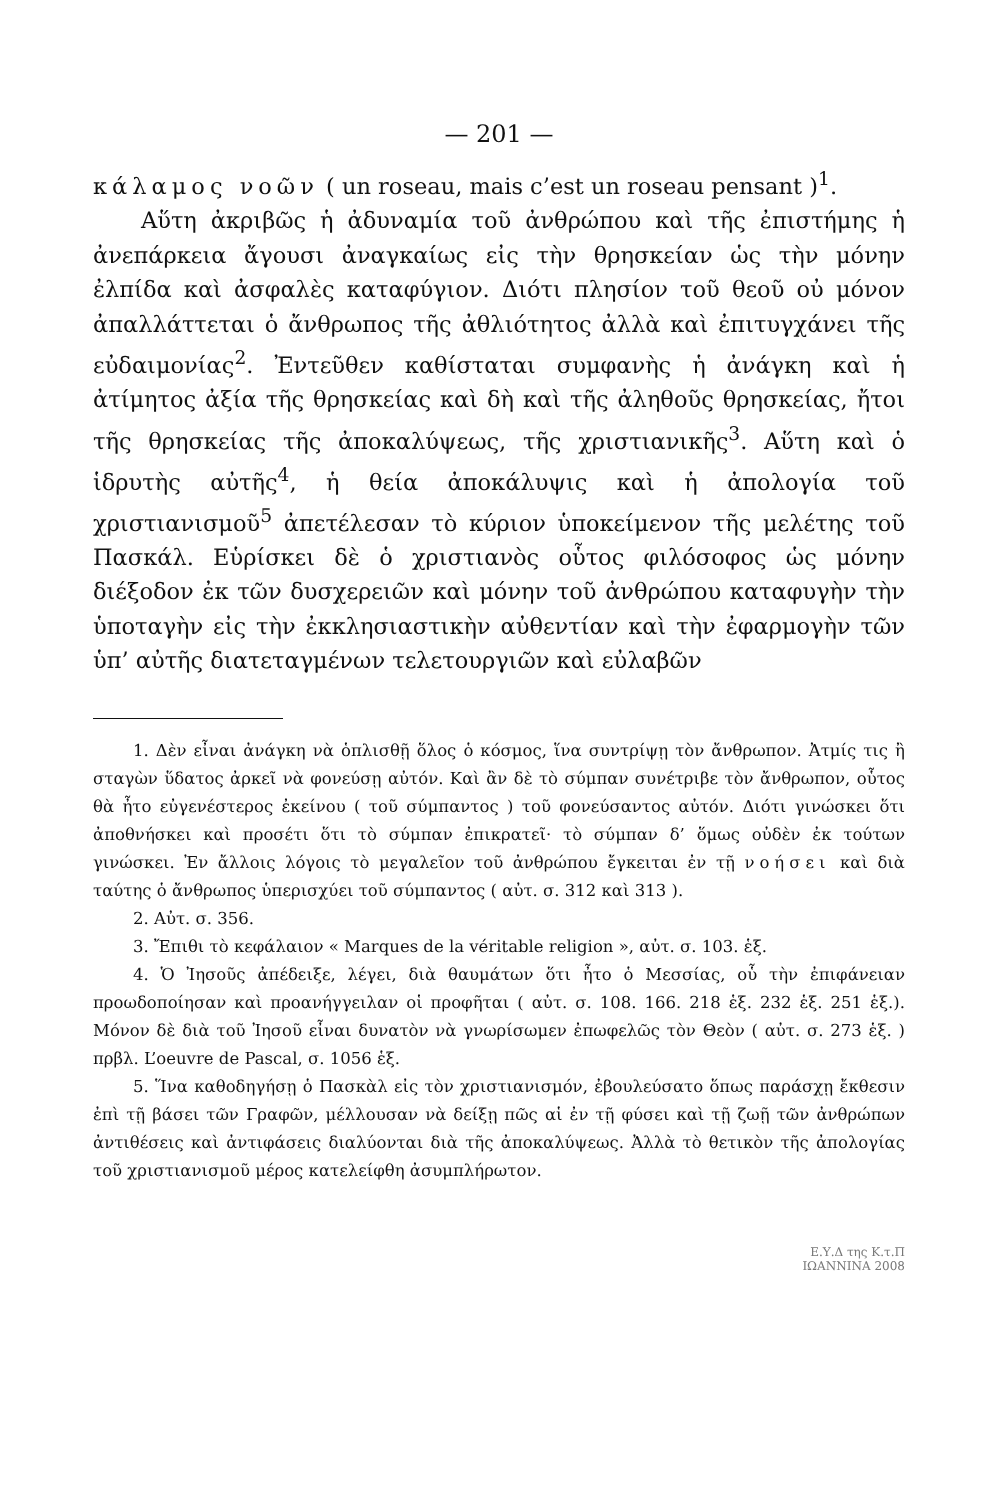— 201 —
κάλαμος νοῶν ( un roseau, mais c’est un roseau pensant )<sup>1</sup>.
Αὕτη ἀκριβῶς ἡ ἀδυναμία τοῦ ἀνθρώπου καὶ τῆς ἐπιστήμης ἡ ἀνεπάρκεια ἄγουσι ἀναγκαίως εἰς τὴν θρησκείαν ὡς τὴν μόνην ἐλπίδα καὶ ἀσφαλὲς καταφύγιον. Διότι πλησίον τοῦ θεοῦ οὐ μόνον ἀπαλλάττεται ὁ ἄνθρωπος τῆς ἀθλιότητος ἀλλὰ καὶ ἐπιτυγχάνει τῆς εὐδαιμονίας<sup>2</sup>. Ἐντεῦθεν καθίσταται συμφανὴς ἡ ἀνάγκη καὶ ἡ ἀτίμητος ἀξία τῆς θρησκείας καὶ δὴ καὶ τῆς ἀληθοῦς θρησκείας, ἤτοι τῆς θρησκείας τῆς ἀποκαλύψεως, τῆς χριστιανικῆς<sup>3</sup>. Αὕτη καὶ ὁ ἱδρυτὴς αὐτῆς<sup>4</sup>, ἡ θεία ἀποκάλυψις καὶ ἡ ἀπολογία τοῦ χριστιανισμοῦ<sup>5</sup> ἀπετέλεσαν τὸ κύριον ὑποκείμενον τῆς μελέτης τοῦ Πασκάλ. Εὑρίσκει δὲ ὁ χριστιανὸς οὗτος φιλόσοφος ὡς μόνην διέξοδον ἐκ τῶν δυσχερειῶν καὶ μόνην τοῦ ἀνθρώπου καταφυγὴν τὴν ὑποταγὴν εἰς τὴν ἐκκλησιαστικὴν αὐθεντίαν καὶ τὴν ἐφαρμογὴν τῶν ὑπ’ αὐτῆς διατεταγμένων τελετουργιῶν καὶ εὐλαβῶν
1. Δὲν εἶναι ἀνάγκη νὰ ὁπλισθῇ ὅλος ὁ κόσμος, ἵνα συντρίψῃ τὸν ἄνθρωπον. Ἀτμίς τις ἢ σταγὼν ὕδατος ἀρκεῖ νὰ φονεύσῃ αὐτόν. Καὶ ἂν δὲ τὸ σύμπαν συνέτριβε τὸν ἄνθρωπον, οὗτος θὰ ἦτο εὐγενέστερος ἐκείνου ( τοῦ σύμπαντος ) τοῦ φονεύσαντος αὐτόν. Διότι γινώσκει ὅτι ἀποθνήσκει καὶ προσέτι ὅτι τὸ σύμπαν ἐπικρατεῖ· τὸ σύμπαν δ’ ὅμως οὐδὲν ἐκ τούτων γινώσκει. Ἐν ἄλλοις λόγοις τὸ μεγαλεῖον τοῦ ἀνθρώπου ἔγκειται ἐν τῇ νοήσει καὶ διὰ ταύτης ὁ ἄνθρωπος ὑπερισχύει τοῦ σύμπαντος ( αὐτ. σ. 312 καὶ 313 ).
2. Αὐτ. σ. 356.
3. Ἔπιθι τὸ κεφάλαιον « Marques de la véritable religion », αὐτ. σ. 103. ἑξ.
4. Ὁ Ἰησοῦς ἀπέδειξε, λέγει, διὰ θαυμάτων ὅτι ἦτο ὁ Μεσσίας, οὗ τὴν ἐπιφάνειαν προωδοποίησαν καὶ προανήγγειλαν οἱ προφῆται ( αὐτ. σ. 108. 166. 218 ἑξ. 232 ἑξ. 251 ἑξ.). Μόνον δὲ διὰ τοῦ Ἰησοῦ εἶναι δυνατὸν νὰ γνωρίσωμεν ἐπωφελῶς τὸν Θεὸν ( αὐτ. σ. 273 ἑξ. ) πρβλ. L’oeuvre de Pascal, σ. 1056 ἑξ.
5. Ἵνα καθοδηγήσῃ ὁ Πασκὰλ εἰς τὸν χριστιανισμόν, ἐβουλεύσατο ὅπως παράσχῃ ἔκθεσιν ἐπὶ τῇ βάσει τῶν Γραφῶν, μέλλουσαν νὰ δείξῃ πῶς αἱ ἐν τῇ φύσει καὶ τῇ ζωῇ τῶν ἀνθρώπων ἀντιθέσεις καὶ ἀντιφάσεις διαλύονται διὰ τῆς ἀποκαλύψεως. Ἀλλὰ τὸ θετικὸν τῆς ἀπολογίας τοῦ χριστιανισμοῦ μέρος κατελείφθη ἀσυμπλήρωτον.
Ε.Υ.Δ της Κ.τ.Π
ΙΩΑΝΝΙΝΑ 2008